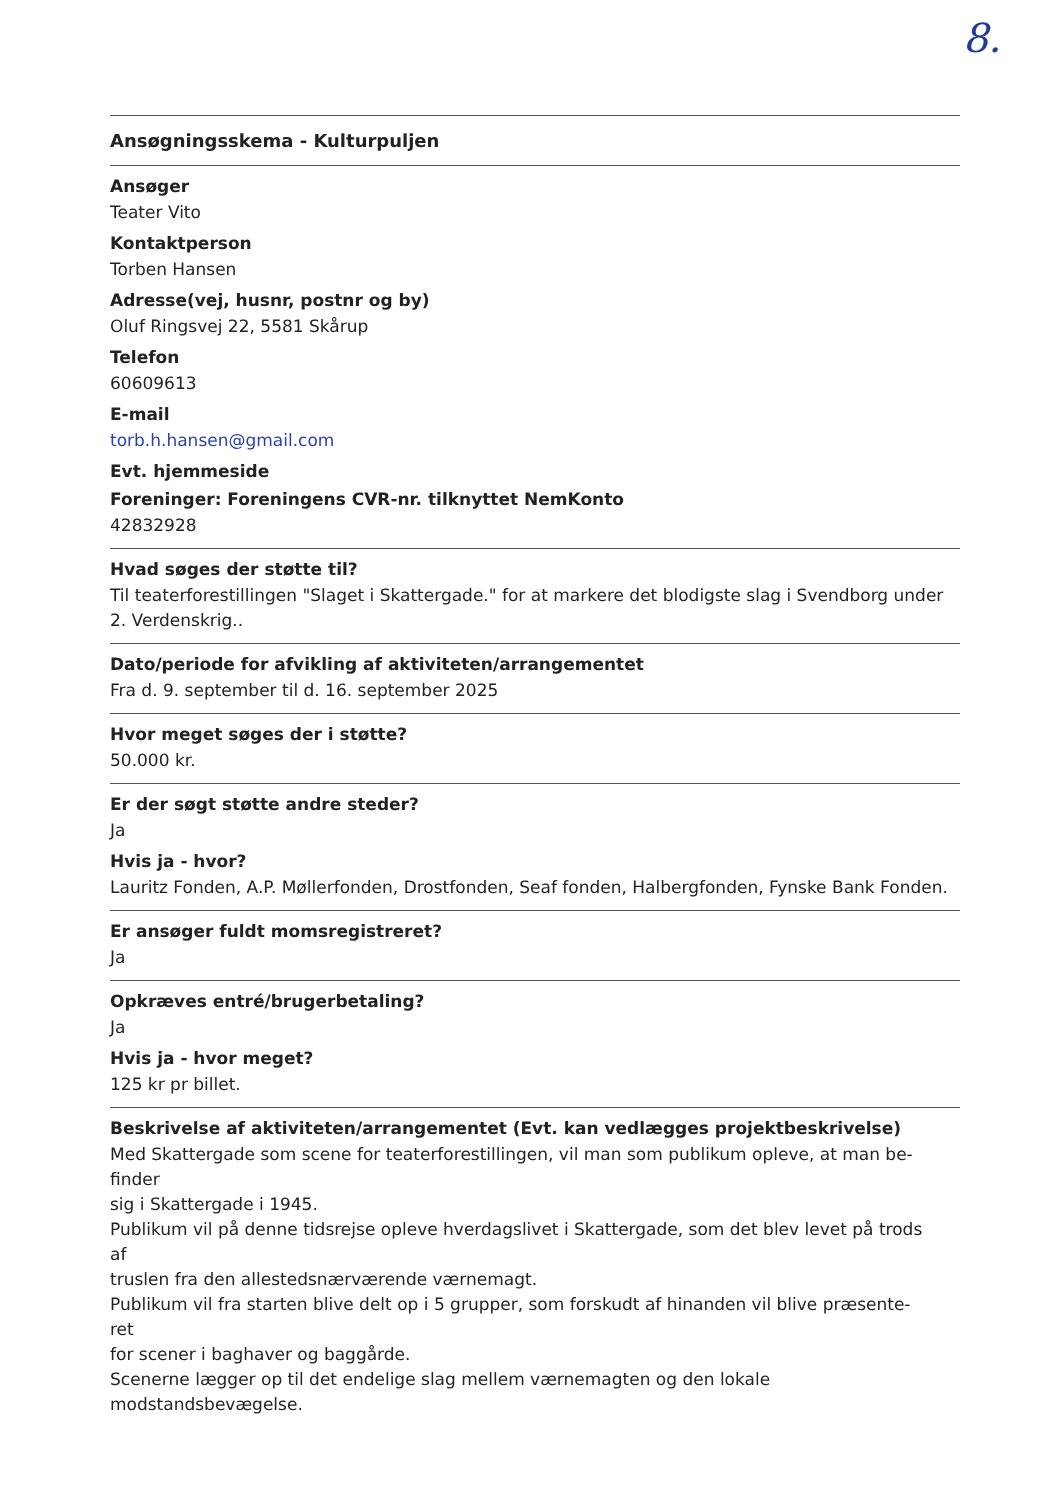8.
Ansøgningsskema - Kulturpuljen
Ansøger
Teater Vito
Kontaktperson
Torben Hansen
Adresse(vej, husnr, postnr og by)
Oluf Ringsvej 22, 5581 Skårup
Telefon
60609613
E-mail
torb.h.hansen@gmail.com
Evt. hjemmeside
Foreninger: Foreningens CVR-nr. tilknyttet NemKonto
42832928
Hvad søges der støtte til?
Til teaterforestillingen "Slaget i Skattergade." for at markere det blodigste slag i Svendborg under 2. Verdenskrig..
Dato/periode for afvikling af aktiviteten/arrangementet
Fra d. 9. september til d. 16. september 2025
Hvor meget søges der i støtte?
50.000 kr.
Er der søgt støtte andre steder?
Ja
Hvis ja - hvor?
Lauritz Fonden, A.P. Møllerfonden, Drostfonden, Seaf fonden, Halbergfonden, Fynske Bank Fonden.
Er ansøger fuldt momsregistreret?
Ja
Opkræves entré/brugerbetaling?
Ja
Hvis ja - hvor meget?
125 kr pr billet.
Beskrivelse af aktiviteten/arrangementet (Evt. kan vedlægges projektbeskrivelse)
Med Skattergade som scene for teaterforestillingen, vil man som publikum opleve, at man be-
finder
sig i Skattergade i 1945.
Publikum vil på denne tidsrejse opleve hverdagslivet i Skattergade, som det blev levet på trods
af
truslen fra den allestedsnærværende værnemagt.
Publikum vil fra starten blive delt op i 5 grupper, som forskudt af hinanden vil blive præsente-
ret
for scener i baghaver og baggårde.
Scenerne lægger op til det endelige slag mellem værnemagten og den lokale
modstandsbevægelse.